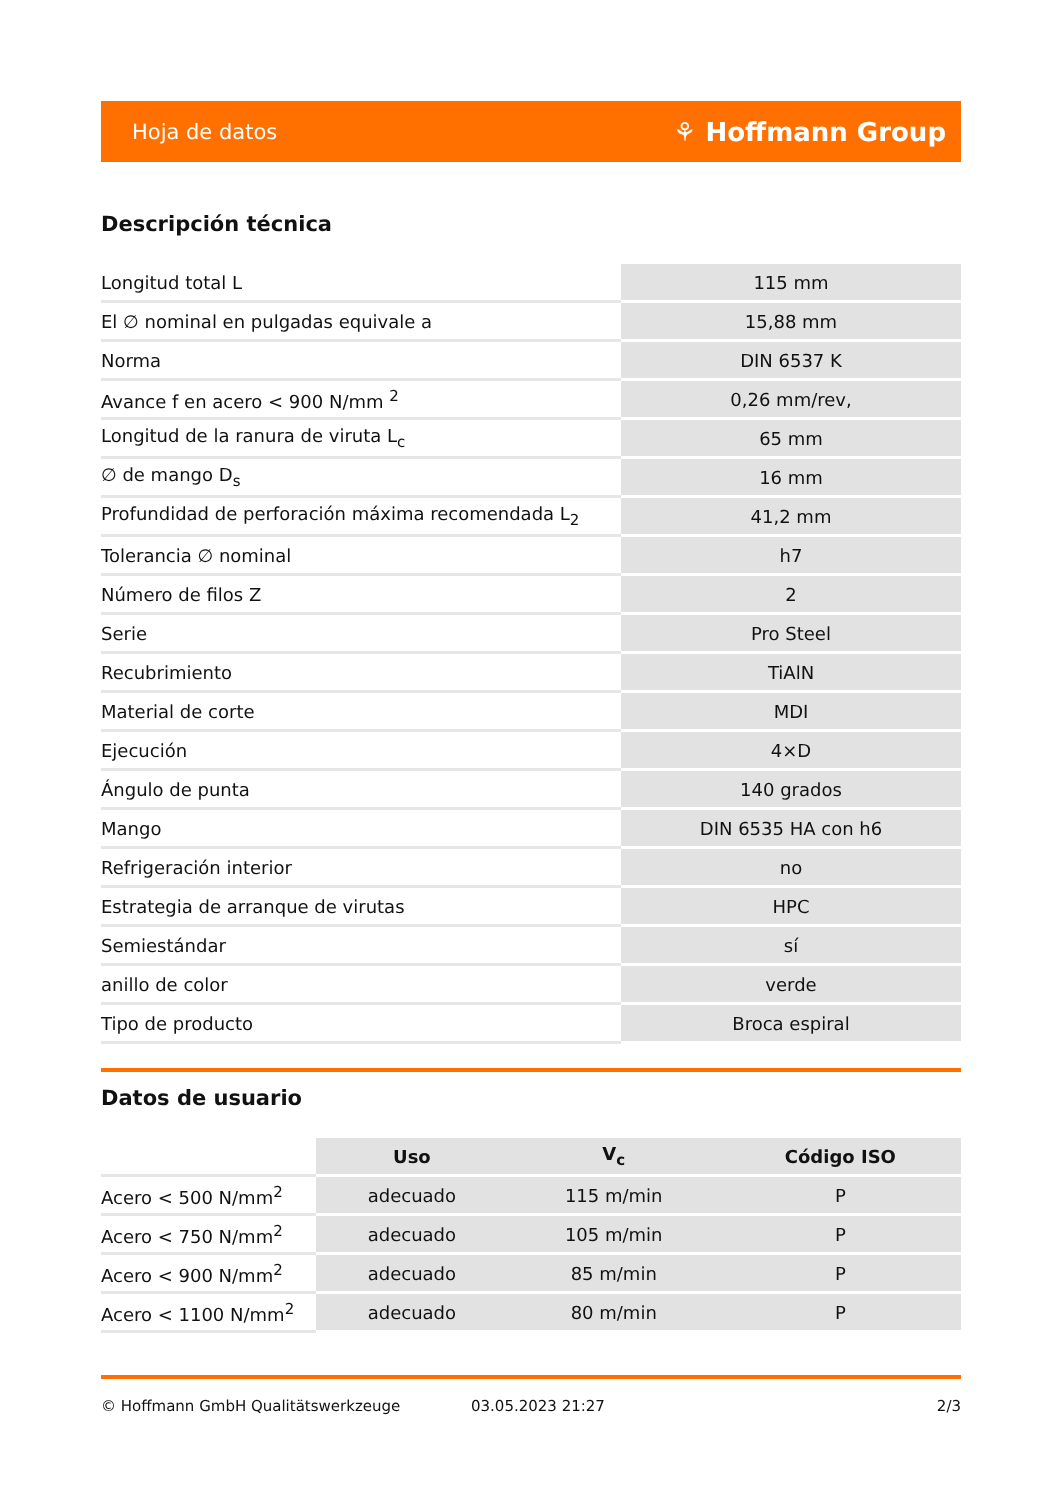Hoja de datos ⚘ Hoffmann Group
Descripción técnica
| Longitud total L | 115 mm |
| El ∅ nominal en pulgadas equivale a | 15,88 mm |
| Norma | DIN 6537 K |
| Avance f en acero < 900 N/mm <sup>2</sup> | 0,26 mm/rev, |
| Longitud de la ranura de viruta L<sub>c</sub> | 65 mm |
| ∅ de mango D<sub>s</sub> | 16 mm |
| Profundidad de perforación máxima recomendada L<sub>2</sub> | 41,2 mm |
| Tolerancia ∅ nominal | h7 |
| Número de filos Z | 2 |
| Serie | Pro Steel |
| Recubrimiento | TiAlN |
| Material de corte | MDI |
| Ejecución | 4×D |
| Ángulo de punta | 140 grados |
| Mango | DIN 6535 HA con h6 |
| Refrigeración interior | no |
| Estrategia de arranque de virutas | HPC |
| Semiestándar | sí |
| anillo de color | verde |
| Tipo de producto | Broca espiral |
Datos de usuario
| | Uso | V<sub>c</sub> | Código ISO |
| --- | --- | --- | --- |
| Acero < 500 N/mm<sup>2</sup> | adecuado | 115 m/min | P |
| Acero < 750 N/mm<sup>2</sup> | adecuado | 105 m/min | P |
| Acero < 900 N/mm<sup>2</sup> | adecuado | 85 m/min | P |
| Acero < 1100 N/mm<sup>2</sup> | adecuado | 80 m/min | P |
© Hoffmann GmbH Qualitätswerkzeuge 03.05.2023 21:27 2/3